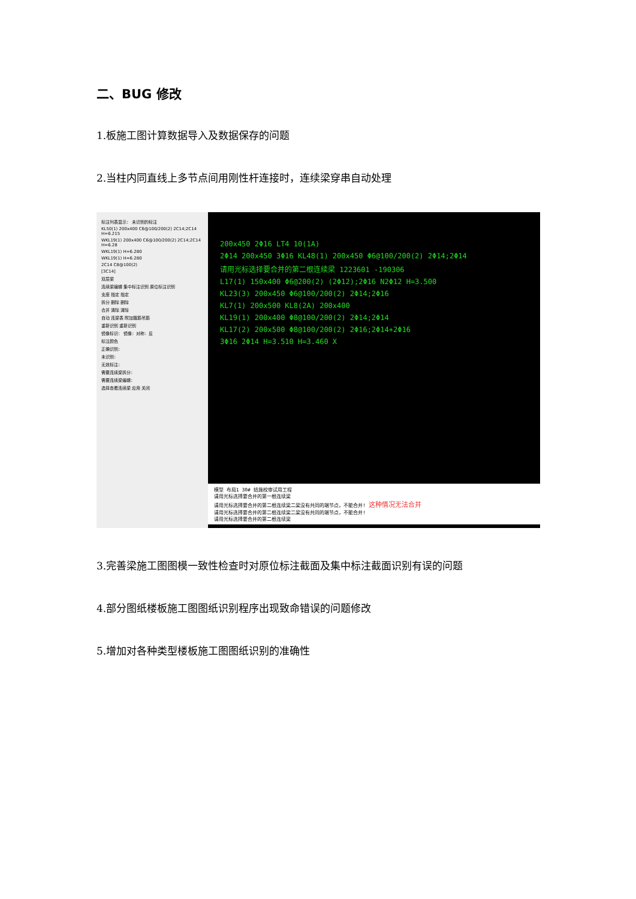二、BUG 修改
1.板施工图计算数据导入及数据保存的问题
2.当柱内同直线上多节点间用刚性杆连接时，连续梁穿串自动处理
标注列表显示： 未识别的标注
KL50(1) 200x400 C6@100/200(2) 2C14;2C14 H=6.215
WKL19(1) 200x400 C6@100/200(2) 2C14;2C14 H=6.28
WKL19(1) H=6.280
WKL19(1) H=6.280
2C14 C8@100(2)
[3C14]
双层梁
连续梁编辑 集中标注识别 原位标注识别
支座 指定 指定
拆分 删除 删除
合并 清除 清除
自动 连梁表 附加箍筋吊筋
重新识别 重新识别
镜像标识： 镜像：对称：反
标注颜色
正确识别：
未识别：
无效标注：
需要连续梁拆分：
需要连续梁编辑：
选择查看连续梁 应用 关闭
200x450 2Φ16 LT4 10(1A)
2Φ14 200x450 3Φ16 KL48(1) 200x450 Φ6@100/200(2) 2Φ14;2Φ14
请用光标选择要合并的第二根连续梁 1223601 -190306
L17(1) 150x400 Φ6@200(2) (2Φ12);2Φ16 N2Φ12 H=3.500
KL23(3) 200x450 Φ6@100/200(2) 2Φ14;2Φ16
KL7(1) 200x500 KL8(2A) 200x400
KL19(1) 200x400 Φ8@100/200(2) 2Φ14;2Φ14
KL17(2) 200x500 Φ8@100/200(2) 2Φ16;2Φ14+2Φ16
3Φ16 2Φ14 H=3.510 H=3.460 X
模型 布局1 30# 结施校审试用工程
请用光标选择要合并的第一根连续梁
请用光标选择要合并的第二根连续梁二梁没有共同的端节点，不能合并! 这种情况无法合并
请用光标选择要合并的第二根连续梁二梁没有共同的端节点，不能合并!
请用光标选择要合并的第二根连续梁
3.完善梁施工图图模一致性检查时对原位标注截面及集中标注截面识别有误的问题
4.部分图纸楼板施工图图纸识别程序出现致命错误的问题修改
5.增加对各种类型楼板施工图图纸识别的准确性